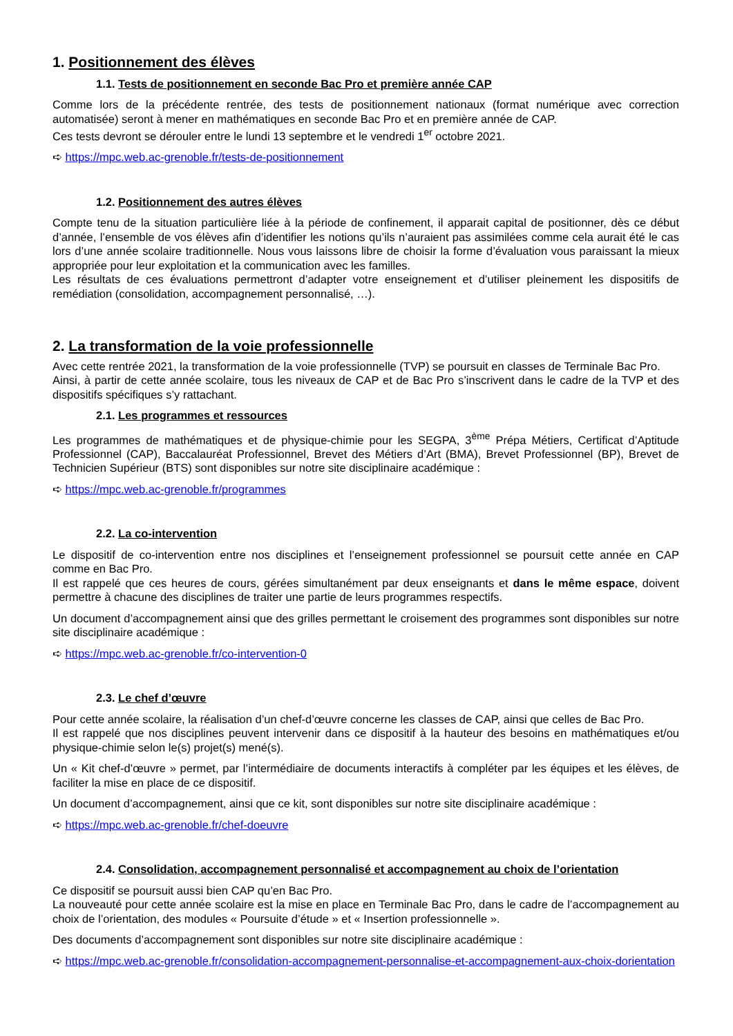1. Positionnement des élèves
1.1. Tests de positionnement en seconde Bac Pro et première année CAP
Comme lors de la précédente rentrée, des tests de positionnement nationaux (format numérique avec correction automatisée) seront à mener en mathématiques en seconde Bac Pro et en première année de CAP.
Ces tests devront se dérouler entre le lundi 13 septembre et le vendredi 1<sup>er</sup> octobre 2021.
➪ https://mpc.web.ac-grenoble.fr/tests-de-positionnement
1.2. Positionnement des autres élèves
Compte tenu de la situation particulière liée à la période de confinement, il apparait capital de positionner, dès ce début d’année, l’ensemble de vos élèves afin d’identifier les notions qu’ils n’auraient pas assimilées comme cela aurait été le cas lors d’une année scolaire traditionnelle. Nous vous laissons libre de choisir la forme d’évaluation vous paraissant la mieux appropriée pour leur exploitation et la communication avec les familles.
Les résultats de ces évaluations permettront d’adapter votre enseignement et d’utiliser pleinement les dispositifs de remédiation (consolidation, accompagnement personnalisé, …).
2. La transformation de la voie professionnelle
Avec cette rentrée 2021, la transformation de la voie professionnelle (TVP) se poursuit en classes de Terminale Bac Pro.
Ainsi, à partir de cette année scolaire, tous les niveaux de CAP et de Bac Pro s’inscrivent dans le cadre de la TVP et des dispositifs spécifiques s’y rattachant.
2.1. Les programmes et ressources
Les programmes de mathématiques et de physique-chimie pour les SEGPA, 3<sup>ème</sup> Prépa Métiers, Certificat d’Aptitude Professionnel (CAP), Baccalauréat Professionnel, Brevet des Métiers d’Art (BMA), Brevet Professionnel (BP), Brevet de Technicien Supérieur (BTS) sont disponibles sur notre site disciplinaire académique :
➪ https://mpc.web.ac-grenoble.fr/programmes
2.2. La co-intervention
Le dispositif de co-intervention entre nos disciplines et l’enseignement professionnel se poursuit cette année en CAP comme en Bac Pro.
Il est rappelé que ces heures de cours, gérées simultanément par deux enseignants et dans le même espace, doivent permettre à chacune des disciplines de traiter une partie de leurs programmes respectifs.
Un document d’accompagnement ainsi que des grilles permettant le croisement des programmes sont disponibles sur notre site disciplinaire académique :
➪ https://mpc.web.ac-grenoble.fr/co-intervention-0
2.3. Le chef d’œuvre
Pour cette année scolaire, la réalisation d’un chef-d’œuvre concerne les classes de CAP, ainsi que celles de Bac Pro.
Il est rappelé que nos disciplines peuvent intervenir dans ce dispositif à la hauteur des besoins en mathématiques et/ou physique-chimie selon le(s) projet(s) mené(s).
Un « Kit chef-d’œuvre » permet, par l’intermédiaire de documents interactifs à compléter par les équipes et les élèves, de faciliter la mise en place de ce dispositif.
Un document d’accompagnement, ainsi que ce kit, sont disponibles sur notre site disciplinaire académique :
➪ https://mpc.web.ac-grenoble.fr/chef-doeuvre
2.4. Consolidation, accompagnement personnalisé et accompagnement au choix de l’orientation
Ce dispositif se poursuit aussi bien CAP qu’en Bac Pro.
La nouveauté pour cette année scolaire est la mise en place en Terminale Bac Pro, dans le cadre de l’accompagnement au choix de l’orientation, des modules « Poursuite d’étude » et « Insertion professionnelle ».
Des documents d’accompagnement sont disponibles sur notre site disciplinaire académique :
➪ https://mpc.web.ac-grenoble.fr/consolidation-accompagnement-personnalise-et-accompagnement-aux-choix-dorientation